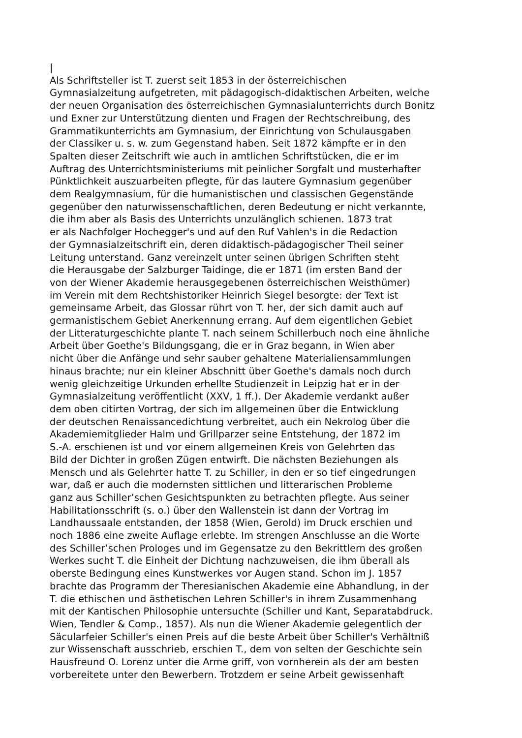|
Als Schriftsteller ist T. zuerst seit 1853 in der österreichischen
Gymnasialzeitung aufgetreten, mit pädagogisch-didaktischen Arbeiten, welche
der neuen Organisation des österreichischen Gymnasialunterrichts durch Bonitz
und Exner zur Unterstützung dienten und Fragen der Rechtschreibung, des
Grammatikunterrichts am Gymnasium, der Einrichtung von Schulausgaben
der Classiker u. s. w. zum Gegenstand haben. Seit 1872 kämpfte er in den
Spalten dieser Zeitschrift wie auch in amtlichen Schriftstücken, die er im
Auftrag des Unterrichtsministeriums mit peinlicher Sorgfalt und musterhafter
Pünktlichkeit auszuarbeiten pflegte, für das lautere Gymnasium gegenüber
dem Realgymnasium, für die humanistischen und classischen Gegenstände
gegenüber den naturwissenschaftlichen, deren Bedeutung er nicht verkannte,
die ihm aber als Basis des Unterrichts unzulänglich schienen. 1873 trat
er als Nachfolger Hochegger's und auf den Ruf Vahlen's in die Redaction
der Gymnasialzeitschrift ein, deren didaktisch-pädagogischer Theil seiner
Leitung unterstand. Ganz vereinzelt unter seinen übrigen Schriften steht
die Herausgabe der Salzburger Taidinge, die er 1871 (im ersten Band der
von der Wiener Akademie herausgegebenen österreichischen Weisthümer)
im Verein mit dem Rechtshistoriker Heinrich Siegel besorgte: der Text ist
gemeinsame Arbeit, das Glossar rührt von T. her, der sich damit auch auf
germanistischem Gebiet Anerkennung errang. Auf dem eigentlichen Gebiet
der Litteraturgeschichte plante T. nach seinem Schillerbuch noch eine ähnliche
Arbeit über Goethe's Bildungsgang, die er in Graz begann, in Wien aber
nicht über die Anfänge und sehr sauber gehaltene Materialiensammlungen
hinaus brachte; nur ein kleiner Abschnitt über Goethe's damals noch durch
wenig gleichzeitige Urkunden erhellte Studienzeit in Leipzig hat er in der
Gymnasialzeitung veröffentlicht (XXV, 1 ff.). Der Akademie verdankt außer
dem oben citirten Vortrag, der sich im allgemeinen über die Entwicklung
der deutschen Renaissancedichtung verbreitet, auch ein Nekrolog über die
Akademiemitglieder Halm und Grillparzer seine Entstehung, der 1872 im
S.-A. erschienen ist und vor einem allgemeinen Kreis von Gelehrten das
Bild der Dichter in großen Zügen entwirft. Die nächsten Beziehungen als
Mensch und als Gelehrter hatte T. zu Schiller, in den er so tief eingedrungen
war, daß er auch die modernsten sittlichen und litterarischen Probleme
ganz aus Schiller’schen Gesichtspunkten zu betrachten pflegte. Aus seiner
Habilitationsschrift (s. o.) über den Wallenstein ist dann der Vortrag im
Landhaussaale entstanden, der 1858 (Wien, Gerold) im Druck erschien und
noch 1886 eine zweite Auflage erlebte. Im strengen Anschlusse an die Worte
des Schiller’schen Prologes und im Gegensatze zu den Bekrittlern des großen
Werkes sucht T. die Einheit der Dichtung nachzuweisen, die ihm überall als
oberste Bedingung eines Kunstwerkes vor Augen stand. Schon im J. 1857
brachte das Programm der Theresianischen Akademie eine Abhandlung, in der
T. die ethischen und ästhetischen Lehren Schiller's in ihrem Zusammenhang
mit der Kantischen Philosophie untersuchte (Schiller und Kant, Separatabdruck.
Wien, Tendler & Comp., 1857). Als nun die Wiener Akademie gelegentlich der
Säcularfeier Schiller's einen Preis auf die beste Arbeit über Schiller's Verhältniß
zur Wissenschaft ausschrieb, erschien T., dem von selten der Geschichte sein
Hausfreund O. Lorenz unter die Arme griff, von vornherein als der am besten
vorbereitete unter den Bewerbern. Trotzdem er seine Arbeit gewissenhaft